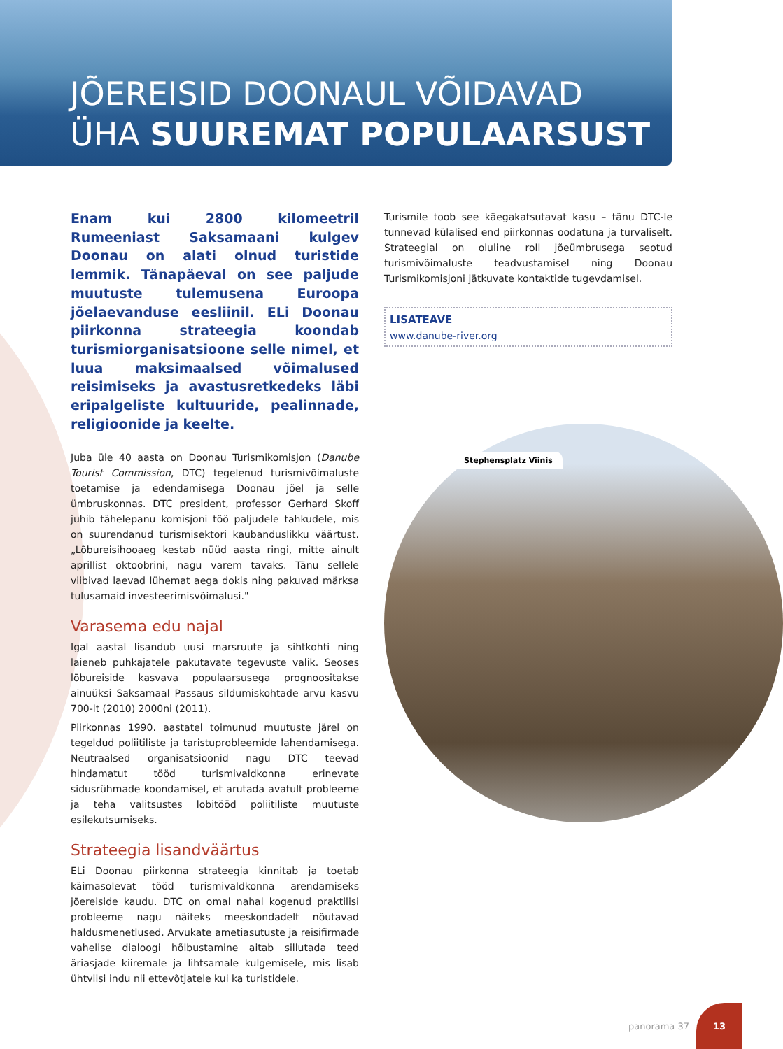JÕEREISID DOONAUL VÕIDAVAD
ÜHA SUUREMAT POPULAARSUST
Enam kui 2800 kilomeetril Rumeeniast Saksamaani kulgev Doonau on alati olnud turistide lemmik. Tänapäeval on see paljude muutuste tulemusena Euroopa jõelaevanduse eesliinil. ELi Doonau piirkonna strateegia koondab turismiorganisatsioone selle nimel, et luua maksimaalsed võimalused reisimiseks ja avastusretkedeks läbi eripalgeliste kultuuride, pealinnade, religioonide ja keelte.
Juba üle 40 aasta on Doonau Turismikomisjon (Danube Tourist Commission, DTC) tegelenud turismivõimaluste toetamise ja edendamisega Doonau jõel ja selle ümbruskonnas. DTC president, professor Gerhard Skoff juhib tähelepanu komisjoni töö paljudele tahkudele, mis on suurendanud turismisektori kaubanduslikku väärtust. „Lõbureisihooaeg kestab nüüd aasta ringi, mitte ainult aprillist oktoobrini, nagu varem tavaks. Tänu sellele viibivad laevad lühemat aega dokis ning pakuvad märksa tulusamaid investeerimisvõimalusi."
Varasema edu najal
Igal aastal lisandub uusi marsruute ja sihtkohti ning laieneb puhkajatele pakutavate tegevuste valik. Seoses lõbureiside kasvava populaarsusega prognoositakse ainuüksi Saksamaal Passaus sildumiskohtade arvu kasvu 700-lt (2010) 2000ni (2011).
Piirkonnas 1990. aastatel toimunud muutuste järel on tegeldud poliitiliste ja taristuprobleemide lahendamisega. Neutraalsed organisatsioonid nagu DTC teevad hindamatut tööd turismivaldkonna erinevate sidusrühmade koondamisel, et arutada avatult probleeme ja teha valitsustes lobitööd poliitiliste muutuste esilekutsumiseks.
Strateegia lisandväärtus
ELi Doonau piirkonna strateegia kinnitab ja toetab käimasolevat tööd turismivaldkonna arendamiseks jõereiside kaudu. DTC on omal nahal kogenud praktilisi probleeme nagu näiteks meeskondadelt nõutavad haldusmenetlused. Arvukate ametiasutuste ja reisifirmade vahelise dialoogi hõlbustamine aitab sillutada teed äriasjade kiiremale ja lihtsamale kulgemisele, mis lisab ühtviisi indu nii ettevõtjatele kui ka turistidele.
Turismile toob see käegakatsutavat kasu – tänu DTC-le tunnevad külalised end piirkonnas oodatuna ja turvaliselt. Strateegial on oluline roll jõeümbrusega seotud turismivõimaluste teadvustamisel ning Doonau Turismikomisjoni jätkuvate kontaktide tugevdamisel.
LISATEAVE
www.danube-river.org
Stephensplatz Viinis
panorama 37
13